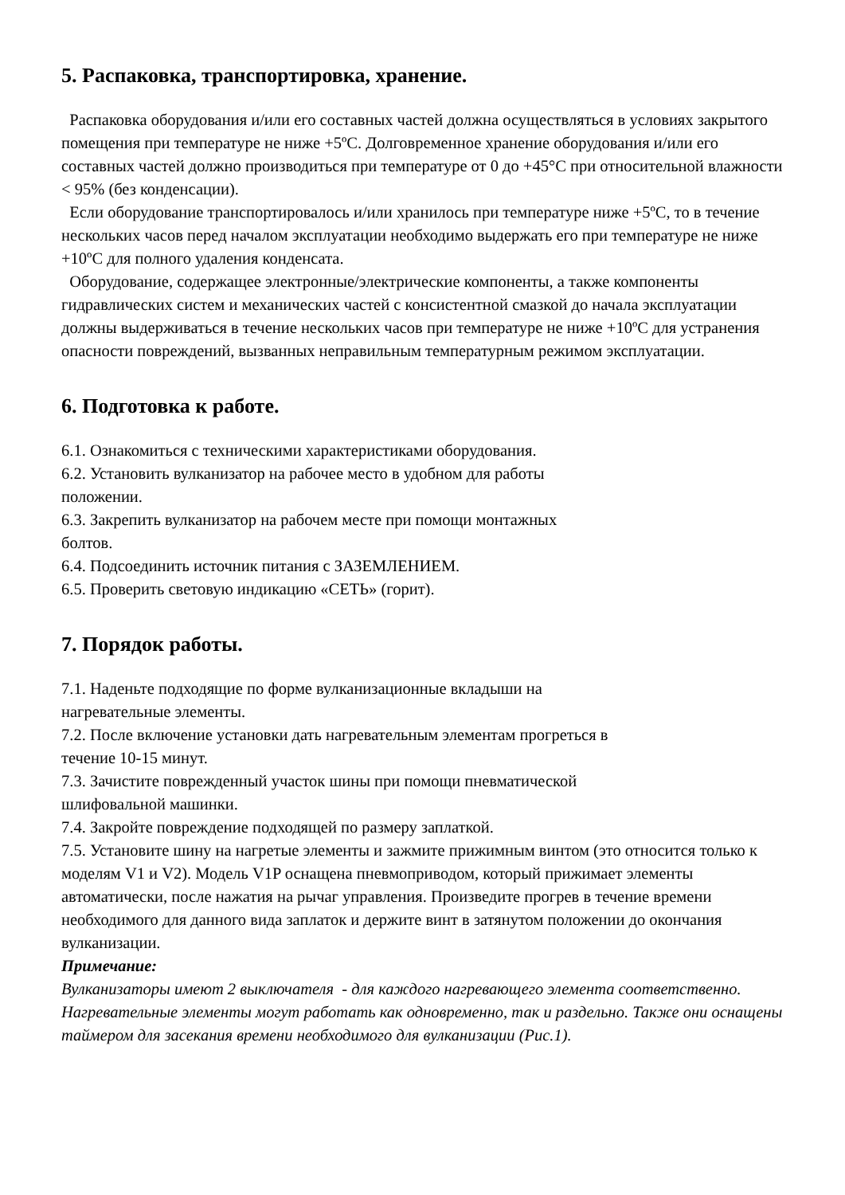5. Распаковка, транспортировка, хранение.
Распаковка оборудования и/или его составных частей должна осуществляться в условиях закрытого помещения при температуре не ниже +5ºС. Долговременное хранение оборудования и/или его составных частей должно производиться при температуре от 0 до +45°С при относительной влажности < 95% (без конденсации).
Если оборудование транспортировалось и/или хранилось при температуре ниже +5ºС, то в течение нескольких часов перед началом эксплуатации необходимо выдержать его при температуре не ниже +10ºС для полного удаления конденсата.
Оборудование, содержащее электронные/электрические компоненты, а также компоненты гидравлических систем и механических частей с консистентной смазкой до начала эксплуатации должны выдерживаться в течение нескольких часов при температуре не ниже +10ºС для устранения опасности повреждений, вызванных неправильным температурным режимом эксплуатации.
6. Подготовка к работе.
6.1. Ознакомиться с техническими характеристиками оборудования.
6.2. Установить вулканизатор на рабочее место в удобном для работы
положении.
6.3. Закрепить вулканизатор на рабочем месте при помощи монтажных
болтов.
6.4. Подсоединить источник питания с ЗАЗЕМЛЕНИЕМ.
6.5. Проверить световую индикацию «СЕТЬ» (горит).
7. Порядок работы.
7.1. Наденьте подходящие по форме вулканизационные вкладыши на
нагревательные элементы.
7.2. После включение установки дать нагревательным элементам прогреться в
течение 10-15 минут.
7.3. Зачистите поврежденный участок шины при помощи пневматической
шлифовальной машинки.
7.4. Закройте повреждение подходящей по размеру заплаткой.
7.5. Установите шину на нагретые элементы и зажмите прижимным винтом (это относится только к моделям V1 и V2). Модель V1P оснащена пневмоприводом, который прижимает элементы автоматически, после нажатия на рычаг управления. Произведите прогрев в течение времени необходимого для данного вида заплаток и держите винт в затянутом положении до окончания вулканизации.
Примечание:
Вулканизаторы имеют 2 выключателя - для каждого нагревающего элемента соответственно. Нагревательные элементы могут работать как одновременно, так и раздельно. Также они оснащены таймером для засекания времени необходимого для вулканизации (Рис.1).